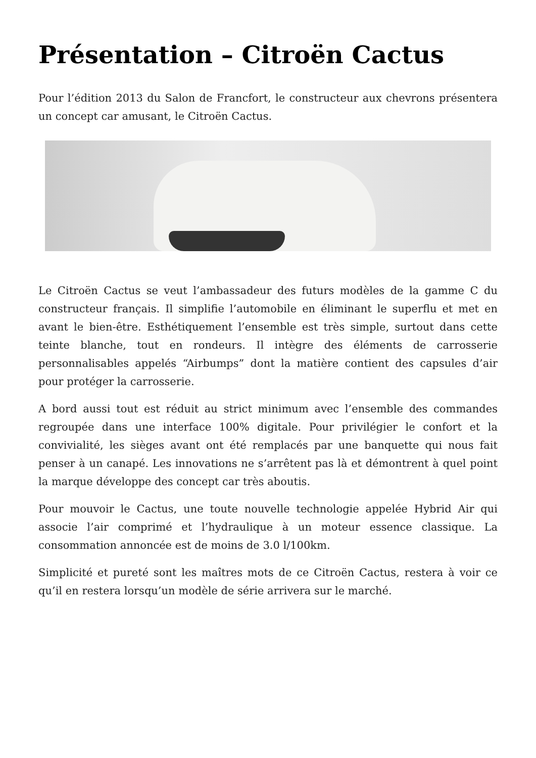Présentation – Citroën Cactus
Pour l’édition 2013 du Salon de Francfort, le constructeur aux chevrons présentera un concept car amusant, le Citroën Cactus.
Le Citroën Cactus se veut l’ambassadeur des futurs modèles de la gamme C du constructeur français. Il simplifie l’automobile en éliminant le superflu et met en avant le bien-être. Esthétiquement l’ensemble est très simple, surtout dans cette teinte blanche, tout en rondeurs. Il intègre des éléments de carrosserie personnalisables appelés “Airbumps” dont la matière contient des capsules d’air pour protéger la carrosserie.
A bord aussi tout est réduit au strict minimum avec l’ensemble des commandes regroupée dans une interface 100% digitale. Pour privilégier le confort et la convivialité, les sièges avant ont été remplacés par une banquette qui nous fait penser à un canapé. Les innovations ne s’arrêtent pas là et démontrent à quel point la marque développe des concept car très aboutis.
Pour mouvoir le Cactus, une toute nouvelle technologie appelée Hybrid Air qui associe l’air comprimé et l’hydraulique à un moteur essence classique. La consommation annoncée est de moins de 3.0 l/100km.
Simplicité et pureté sont les maîtres mots de ce Citroën Cactus, restera à voir ce qu’il en restera lorsqu’un modèle de série arrivera sur le marché.